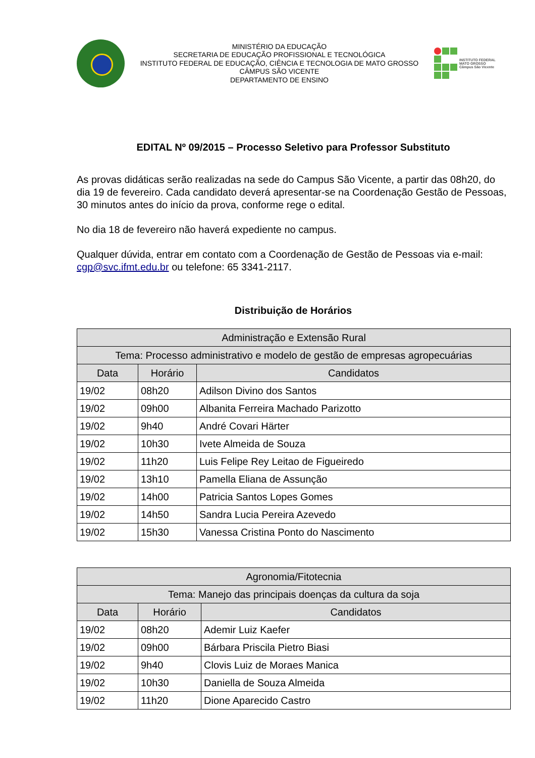MINISTÉRIO DA EDUCAÇÃO
SECRETARIA DE EDUCAÇÃO PROFISSIONAL E TECNOLÓGICA
INSTITUTO FEDERAL DE EDUCAÇÃO, CIÊNCIA E TECNOLOGIA DE MATO GROSSO
CÂMPUS SÃO VICENTE
DEPARTAMENTO DE ENSINO
INSTITUTO FEDERAL
MATO GROSSO
Câmpus São Vicente
EDITAL Nº 09/2015 – Processo Seletivo para Professor Substituto
As provas didáticas serão realizadas na sede do Campus São Vicente, a partir das 08h20, do dia 19 de fevereiro. Cada candidato deverá apresentar-se na Coordenação Gestão de Pessoas, 30 minutos antes do início da prova, conforme rege o edital.
No dia 18 de fevereiro não haverá expediente no campus.
Qualquer dúvida, entrar em contato com a Coordenação de Gestão de Pessoas via e-mail: cgp@svc.ifmt.edu.br ou telefone: 65 3341-2117.
Distribuição de Horários
| Administração e Extensão Rural | | |
| Tema: Processo administrativo e modelo de gestão de empresas agropecuárias | | |
| Data | Horário | Candidatos |
| 19/02 | 08h20 | Adilson Divino dos Santos |
| 19/02 | 09h00 | Albanita Ferreira Machado Parizotto |
| 19/02 | 9h40 | André Covari Härter |
| 19/02 | 10h30 | Ivete Almeida de Souza |
| 19/02 | 11h20 | Luis Felipe Rey Leitao de Figueiredo |
| 19/02 | 13h10 | Pamella Eliana de Assunção |
| 19/02 | 14h00 | Patricia Santos Lopes Gomes |
| 19/02 | 14h50 | Sandra Lucia Pereira Azevedo |
| 19/02 | 15h30 | Vanessa Cristina Ponto do Nascimento |
| Agronomia/Fitotecnia | | |
| Tema: Manejo das principais doenças da cultura da soja | | |
| Data | Horário | Candidatos |
| 19/02 | 08h20 | Ademir Luiz Kaefer |
| 19/02 | 09h00 | Bárbara Priscila Pietro Biasi |
| 19/02 | 9h40 | Clovis Luiz de Moraes Manica |
| 19/02 | 10h30 | Daniella de Souza Almeida |
| 19/02 | 11h20 | Dione Aparecido Castro |